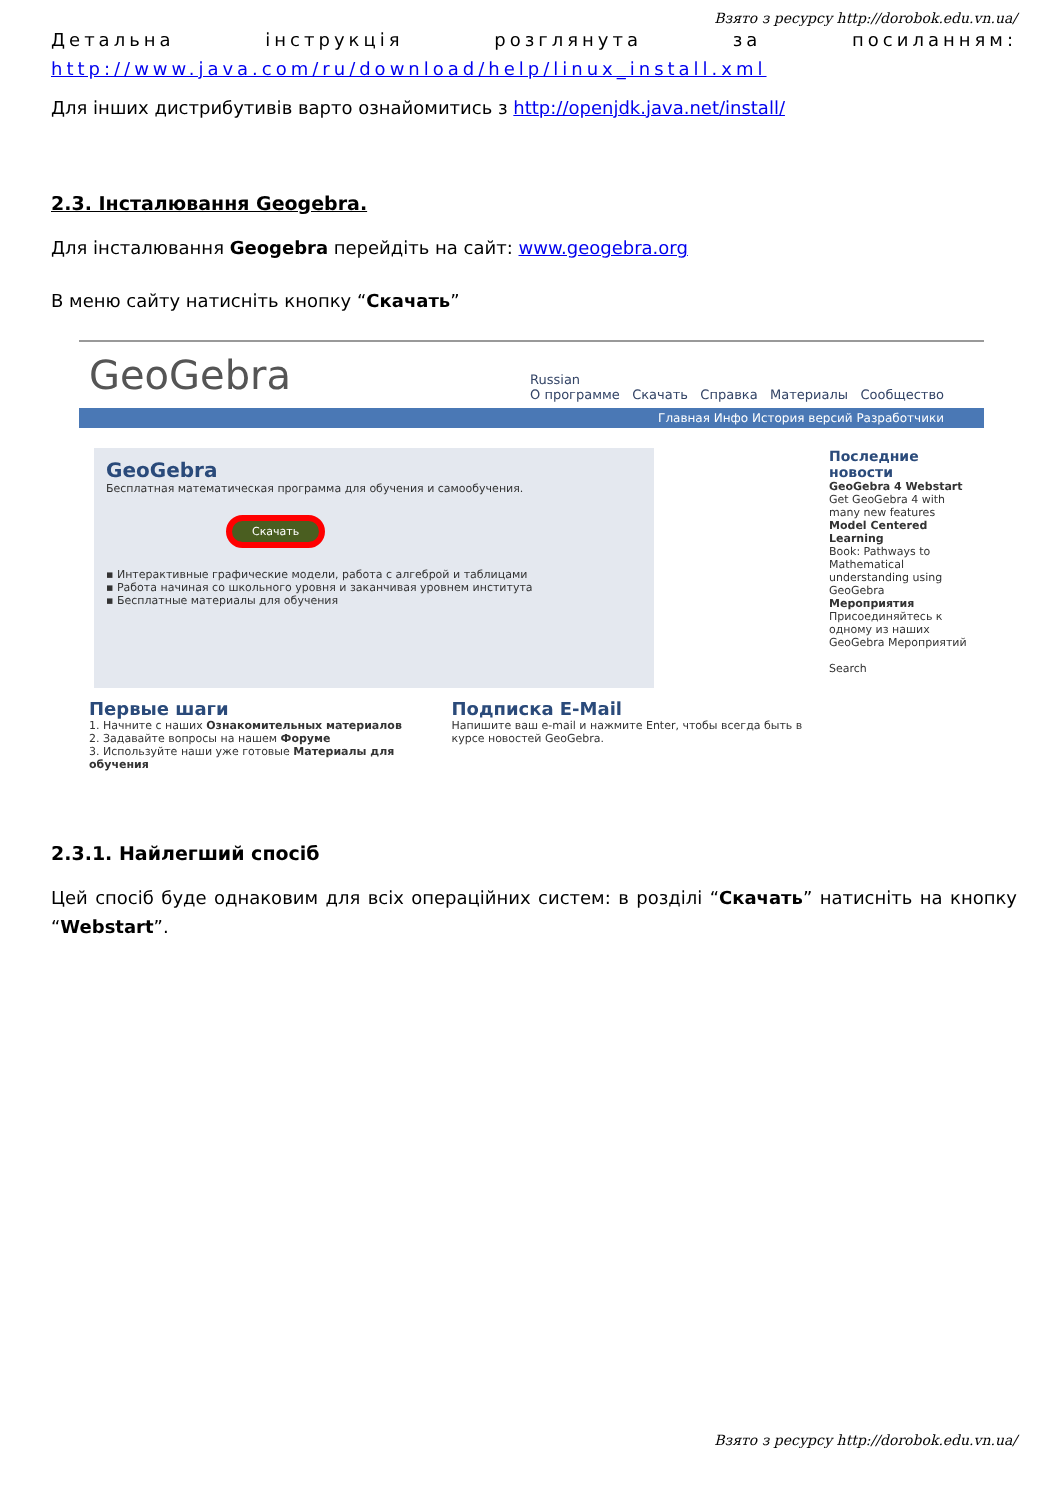Взято з ресурсу http://dorobok.edu.vn.ua/
Детальна інструкція розглянута за посиланням: http://www.java.com/ru/download/help/linux_install.xml
Для інших дистрибутивів варто ознайомитись з http://openjdk.java.net/install/
2.3. Інсталювання Geogebra.
Для інсталювання Geogebra перейдіть на сайт: www.geogebra.org
В меню сайту натисніть кнопку “Скачать”
GeoGebra
Russian
О программе Скачать Справка Материалы Сообщество
Главная Инфо История версий Разработчики
GeoGebra
Бесплатная математическая программа для обучения и самообучения.
Скачать
▪ Интерактивные графические модели, работа с алгеброй и таблицами
▪ Работа начиная со школьного уровня и заканчивая уровнем института
▪ Бесплатные материалы для обучения
Первые шаги
1. Начните с наших Ознакомительных материалов
2. Задавайте вопросы на нашем Форуме
3. Используйте наши уже готовые Материалы для обучения
Подписка E-Mail
Напишите ваш e-mail и нажмите Enter, чтобы всегда быть в курсе новостей GeoGebra.
Последние новости
GeoGebra 4 Webstart
Get GeoGebra 4 with many new features
Model Centered Learning
Book: Pathways to Mathematical understanding using GeoGebra
Мероприятия
Присоединяйтесь к одному из наших GeoGebra Мероприятий
Search
2.3.1. Найлегший спосіб
Цей спосіб буде однаковим для всіх операційних систем: в розділі “Скачать” натисніть на кнопку “Webstart”.
Взято з ресурсу http://dorobok.edu.vn.ua/